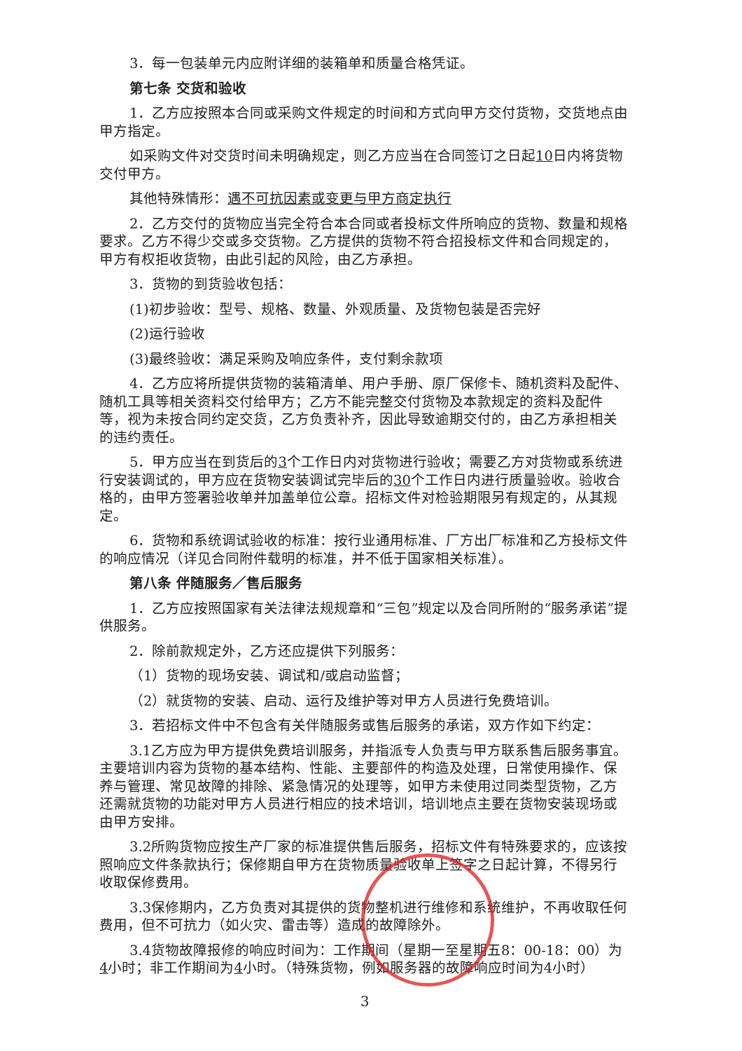3．每一包装单元内应附详细的装箱单和质量合格凭证。
第七条 交货和验收
1．乙方应按照本合同或采购文件规定的时间和方式向甲方交付货物，交货地点由甲方指定。
如采购文件对交货时间未明确规定，则乙方应当在合同签订之日起10日内将货物交付甲方。
其他特殊情形：遇不可抗因素或变更与甲方商定执行
2．乙方交付的货物应当完全符合本合同或者投标文件所响应的货物、数量和规格要求。乙方不得少交或多交货物。乙方提供的货物不符合招投标文件和合同规定的，甲方有权拒收货物，由此引起的风险，由乙方承担。
3．货物的到货验收包括：
(1)初步验收：型号、规格、数量、外观质量、及货物包装是否完好
(2)运行验收
(3)最终验收：满足采购及响应条件，支付剩余款项
4．乙方应将所提供货物的装箱清单、用户手册、原厂保修卡、随机资料及配件、随机工具等相关资料交付给甲方；乙方不能完整交付货物及本款规定的资料及配件等，视为未按合同约定交货，乙方负责补齐，因此导致逾期交付的，由乙方承担相关的违约责任。
5．甲方应当在到货后的3个工作日内对货物进行验收；需要乙方对货物或系统进行安装调试的，甲方应在货物安装调试完毕后的30个工作日内进行质量验收。验收合格的，由甲方签署验收单并加盖单位公章。招标文件对检验期限另有规定的，从其规定。
6．货物和系统调试验收的标准：按行业通用标准、厂方出厂标准和乙方投标文件的响应情况（详见合同附件载明的标准，并不低于国家相关标准）。
第八条 伴随服务／售后服务
1．乙方应按照国家有关法律法规规章和“三包”规定以及合同所附的“服务承诺”提供服务。
2．除前款规定外，乙方还应提供下列服务：
（1）货物的现场安装、调试和/或启动监督；
（2）就货物的安装、启动、运行及维护等对甲方人员进行免费培训。
3．若招标文件中不包含有关伴随服务或售后服务的承诺，双方作如下约定：
3.1乙方应为甲方提供免费培训服务，并指派专人负责与甲方联系售后服务事宜。主要培训内容为货物的基本结构、性能、主要部件的构造及处理，日常使用操作、保养与管理、常见故障的排除、紧急情况的处理等，如甲方未使用过同类型货物，乙方还需就货物的功能对甲方人员进行相应的技术培训，培训地点主要在货物安装现场或由甲方安排。
3.2所购货物应按生产厂家的标准提供售后服务，招标文件有特殊要求的，应该按照响应文件条款执行；保修期自甲方在货物质量验收单上签字之日起计算，不得另行收取保修费用。
3.3保修期内，乙方负责对其提供的货物整机进行维修和系统维护，不再收取任何费用，但不可抗力（如火灾、雷击等）造成的故障除外。
3.4货物故障报修的响应时间为：工作期间（星期一至星期五8：00-18：00）为4小时；非工作期间为4小时。（特殊货物，例如服务器的故障响应时间为4小时）
3